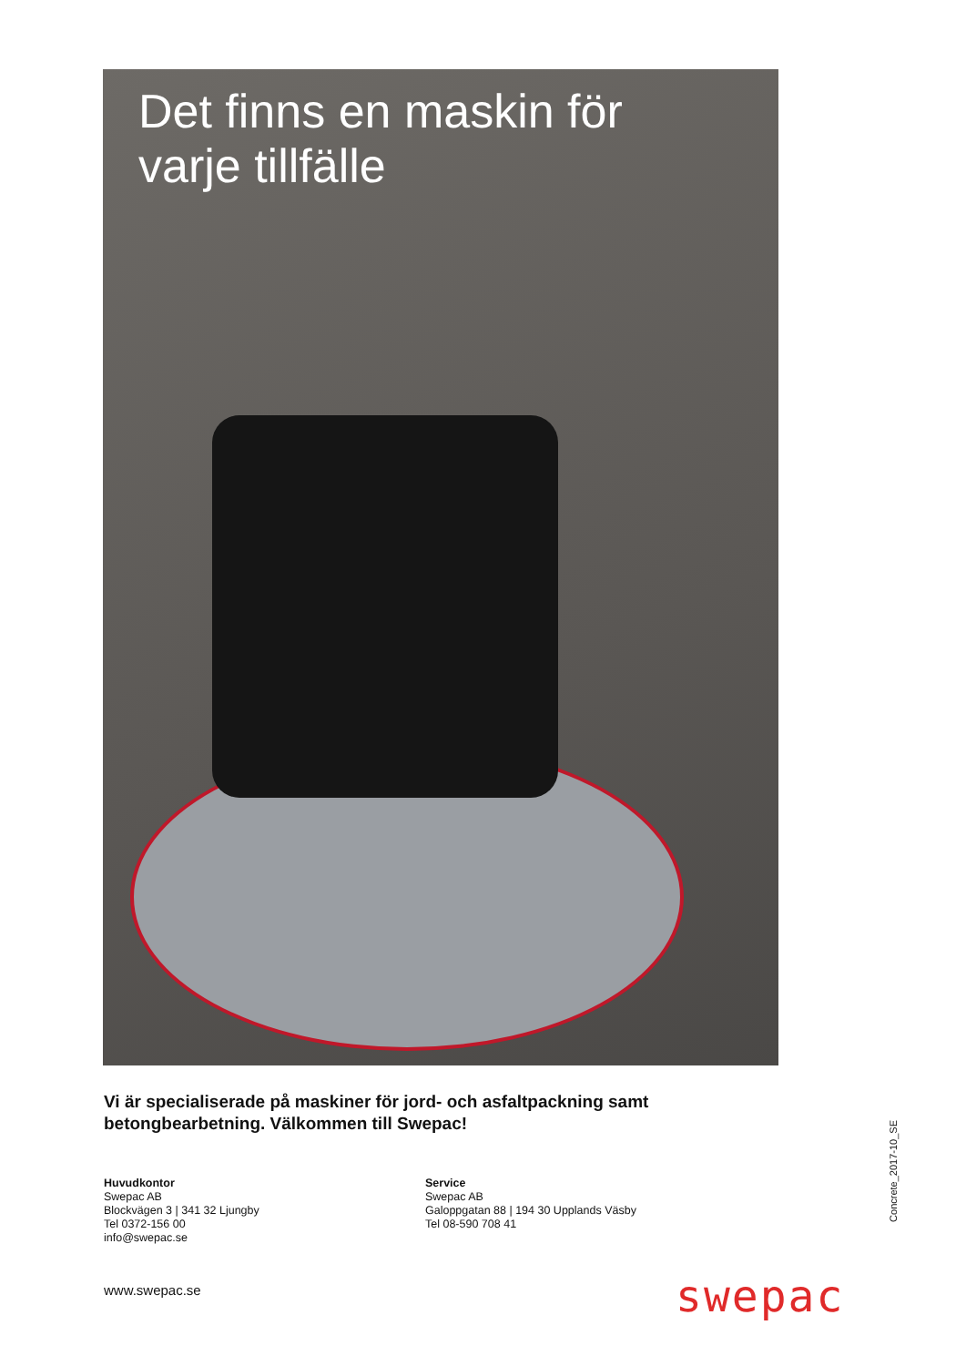Det finns en maskin för
varje tillfälle
Vi är specialiserade på maskiner för jord- och asfaltpackning samt
betongbearbetning. Välkommen till Swepac!
Huvudkontor
Swepac AB
Blockvägen 3 | 341 32 Ljungby
Tel 0372-156 00
info@swepac.se
Service
Swepac AB
Galoppgatan 88 | 194 30 Upplands Väsby
Tel 08-590 708 41
Concrete_2017-10_SE
www.swepac.se swepac